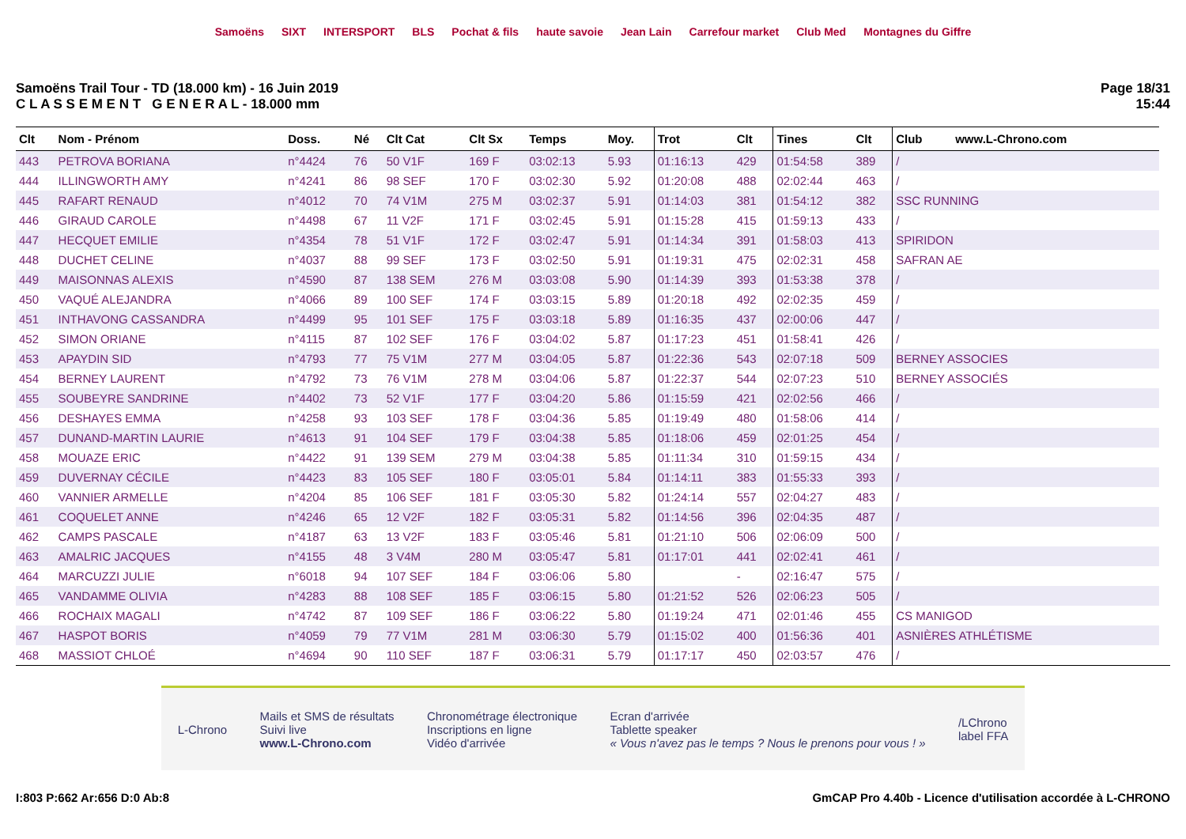Samoëns SIXT INTERSPORT BLS Pochat & fils haute savoie Jean Lain Carrefour market Club Med Montagnes du Giffre
Samoëns Trail Tour - TD (18.000 km) - 16 Juin 2019
C L A S S E M E N T G E N E R A L - 18.000 mm
Page 18/31
15:44
| Clt | Nom - Prénom | Doss. | Né | Clt Cat | Clt Sx | Temps | Moy. | Trot | Clt | Tines | Clt | Club www.L-Chrono.com |
| --- | --- | --- | --- | --- | --- | --- | --- | --- | --- | --- | --- | --- |
| 443 | PETROVA BORIANA | n°4424 | 76 | 50 V1F | 169 F | 03:02:13 | 5.93 | 01:16:13 | 429 | 01:54:58 | 389 | / |
| 444 | ILLINGWORTH AMY | n°4241 | 86 | 98 SEF | 170 F | 03:02:30 | 5.92 | 01:20:08 | 488 | 02:02:44 | 463 | / |
| 445 | RAFART RENAUD | n°4012 | 70 | 74 V1M | 275 M | 03:02:37 | 5.91 | 01:14:03 | 381 | 01:54:12 | 382 | SSC RUNNING |
| 446 | GIRAUD CAROLE | n°4498 | 67 | 11 V2F | 171 F | 03:02:45 | 5.91 | 01:15:28 | 415 | 01:59:13 | 433 | / |
| 447 | HECQUET EMILIE | n°4354 | 78 | 51 V1F | 172 F | 03:02:47 | 5.91 | 01:14:34 | 391 | 01:58:03 | 413 | SPIRIDON |
| 448 | DUCHET CELINE | n°4037 | 88 | 99 SEF | 173 F | 03:02:50 | 5.91 | 01:19:31 | 475 | 02:02:31 | 458 | SAFRAN AE |
| 449 | MAISONNAS ALEXIS | n°4590 | 87 | 138 SEM | 276 M | 03:03:08 | 5.90 | 01:14:39 | 393 | 01:53:38 | 378 | / |
| 450 | VAQUÉ ALEJANDRA | n°4066 | 89 | 100 SEF | 174 F | 03:03:15 | 5.89 | 01:20:18 | 492 | 02:02:35 | 459 | / |
| 451 | INTHAVONG CASSANDRA | n°4499 | 95 | 101 SEF | 175 F | 03:03:18 | 5.89 | 01:16:35 | 437 | 02:00:06 | 447 | / |
| 452 | SIMON ORIANE | n°4115 | 87 | 102 SEF | 176 F | 03:04:02 | 5.87 | 01:17:23 | 451 | 01:58:41 | 426 | / |
| 453 | APAYDIN SID | n°4793 | 77 | 75 V1M | 277 M | 03:04:05 | 5.87 | 01:22:36 | 543 | 02:07:18 | 509 | BERNEY ASSOCIES |
| 454 | BERNEY LAURENT | n°4792 | 73 | 76 V1M | 278 M | 03:04:06 | 5.87 | 01:22:37 | 544 | 02:07:23 | 510 | BERNEY ASSOCIÉS |
| 455 | SOUBEYRE SANDRINE | n°4402 | 73 | 52 V1F | 177 F | 03:04:20 | 5.86 | 01:15:59 | 421 | 02:02:56 | 466 | / |
| 456 | DESHAYES EMMA | n°4258 | 93 | 103 SEF | 178 F | 03:04:36 | 5.85 | 01:19:49 | 480 | 01:58:06 | 414 | / |
| 457 | DUNAND-MARTIN LAURIE | n°4613 | 91 | 104 SEF | 179 F | 03:04:38 | 5.85 | 01:18:06 | 459 | 02:01:25 | 454 | / |
| 458 | MOUAZE ERIC | n°4422 | 91 | 139 SEM | 279 M | 03:04:38 | 5.85 | 01:11:34 | 310 | 01:59:15 | 434 | / |
| 459 | DUVERNAY CÉCILE | n°4423 | 83 | 105 SEF | 180 F | 03:05:01 | 5.84 | 01:14:11 | 383 | 01:55:33 | 393 | / |
| 460 | VANNIER ARMELLE | n°4204 | 85 | 106 SEF | 181 F | 03:05:30 | 5.82 | 01:24:14 | 557 | 02:04:27 | 483 | / |
| 461 | COQUELET ANNE | n°4246 | 65 | 12 V2F | 182 F | 03:05:31 | 5.82 | 01:14:56 | 396 | 02:04:35 | 487 | / |
| 462 | CAMPS PASCALE | n°4187 | 63 | 13 V2F | 183 F | 03:05:46 | 5.81 | 01:21:10 | 506 | 02:06:09 | 500 | / |
| 463 | AMALRIC JACQUES | n°4155 | 48 | 3 V4M | 280 M | 03:05:47 | 5.81 | 01:17:01 | 441 | 02:02:41 | 461 | / |
| 464 | MARCUZZI JULIE | n°6018 | 94 | 107 SEF | 184 F | 03:06:06 | 5.80 | | - | 02:16:47 | 575 | / |
| 465 | VANDAMME OLIVIA | n°4283 | 88 | 108 SEF | 185 F | 03:06:15 | 5.80 | 01:21:52 | 526 | 02:06:23 | 505 | / |
| 466 | ROCHAIX MAGALI | n°4742 | 87 | 109 SEF | 186 F | 03:06:22 | 5.80 | 01:19:24 | 471 | 02:01:46 | 455 | CS MANIGOD |
| 467 | HASPOT BORIS | n°4059 | 79 | 77 V1M | 281 M | 03:06:30 | 5.79 | 01:15:02 | 400 | 01:56:36 | 401 | ASNIÈRES ATHLÉTISME |
| 468 | MASSIOT CHLOÉ | n°4694 | 90 | 110 SEF | 187 F | 03:06:31 | 5.79 | 01:17:17 | 450 | 02:03:57 | 476 | / |
L-Chrono
Mails et SMS de résultats
Suivi live
www.L-Chrono.com
Chronométrage électronique
Inscriptions en ligne
Vidéo d'arrivée
Ecran d'arrivée
Tablette speaker
« Vous n'avez pas le temps ? Nous le prenons pour vous ! »
/LChrono
label FFA
I:803 P:662 Ar:656 D:0 Ab:8 GmCAP Pro 4.40b - Licence d'utilisation accordée à L-CHRONO